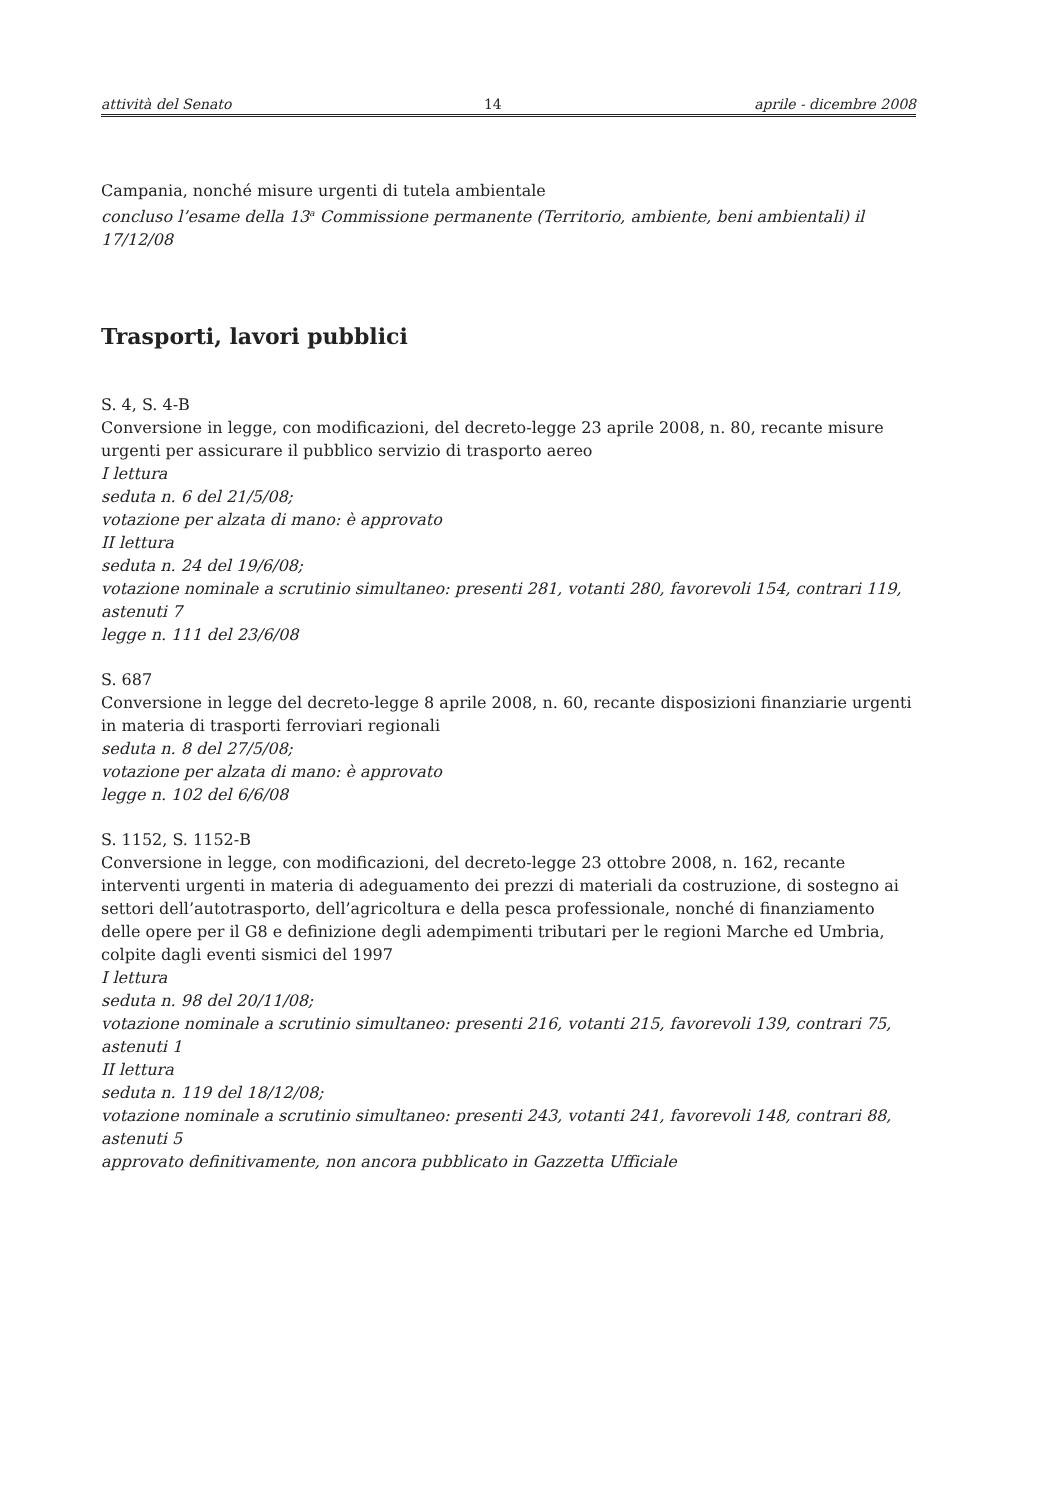attività del Senato 14 aprile - dicembre 2008
Campania, nonché misure urgenti di tutela ambientale
concluso l’esame della 13<sup>a</sup> Commissione permanente (Territorio, ambiente, beni ambientali) il 17/12/08
Trasporti, lavori pubblici
S. 4, S. 4-B
Conversione in legge, con modificazioni, del decreto-legge 23 aprile 2008, n. 80, recante misure urgenti per assicurare il pubblico servizio di trasporto aereo
I lettura
seduta n. 6 del 21/5/08;
votazione per alzata di mano: è approvato
II lettura
seduta n. 24 del 19/6/08;
votazione nominale a scrutinio simultaneo: presenti 281, votanti 280, favorevoli 154, contrari 119, astenuti 7
legge n. 111 del 23/6/08
S. 687
Conversione in legge del decreto-legge 8 aprile 2008, n. 60, recante disposizioni finanziarie urgenti in materia di trasporti ferroviari regionali
seduta n. 8 del 27/5/08;
votazione per alzata di mano: è approvato
legge n. 102 del 6/6/08
S. 1152, S. 1152-B
Conversione in legge, con modificazioni, del decreto-legge 23 ottobre 2008, n. 162, recante interventi urgenti in materia di adeguamento dei prezzi di materiali da costruzione, di sostegno ai settori dell’autotrasporto, dell’agricoltura e della pesca professionale, nonché di finanziamento delle opere per il G8 e definizione degli adempimenti tributari per le regioni Marche ed Umbria, colpite dagli eventi sismici del 1997
I lettura
seduta n. 98 del 20/11/08;
votazione nominale a scrutinio simultaneo: presenti 216, votanti 215, favorevoli 139, contrari 75, astenuti 1
II lettura
seduta n. 119 del 18/12/08;
votazione nominale a scrutinio simultaneo: presenti 243, votanti 241, favorevoli 148, contrari 88, astenuti 5
approvato definitivamente, non ancora pubblicato in Gazzetta Ufficiale